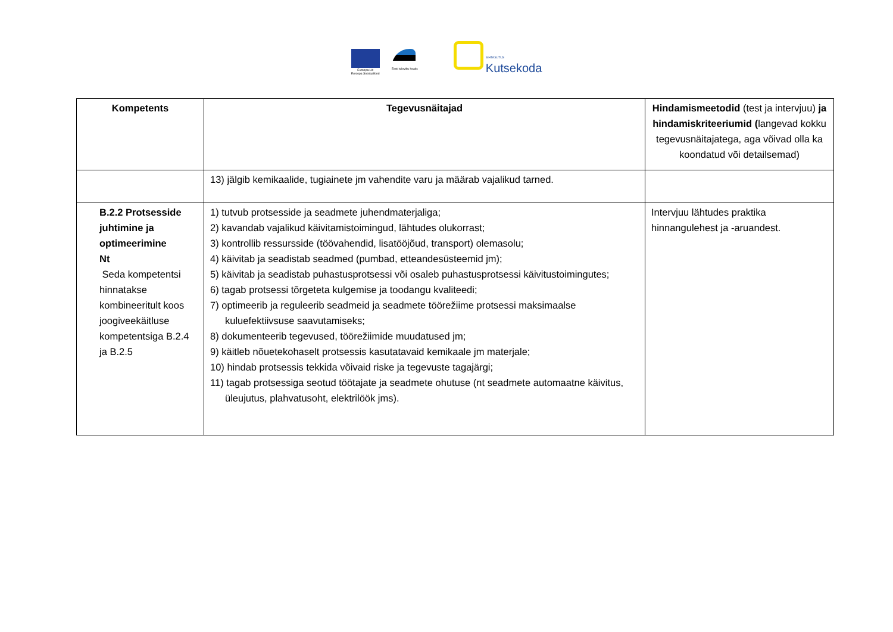Euroopa Liit
Euroopa Sotsiaalfond
Eesti tuleviku heaks
SIHTASUTUS
Kutsekoda
| Kompetents | Tegevusnäitajad | Hindamismeetodid (test ja intervjuu) ja hindamiskriteeriumid ( langevad kokku tegevusnäitajatega, aga võivad olla ka koondatud või detailsemad) |
| --- | --- | --- |
| | 13) jälgib kemikaalide, tugiainete jm vahendite varu ja määrab vajalikud tarned. | |
| B.2.2 Protsesside juhtimine ja optimeerimine Nt Seda kompetentsi hinnatakse kombineeritult koos joogiveekäitluse kompetentsiga B.2.4 ja B.2.5 | 1) tutvub protsesside ja seadmete juhendmaterjaliga; 2) kavandab vajalikud käivitamistoimingud, lähtudes olukorrast; 3) kontrollib ressursside (töövahendid, lisatööjõud, transport) olemasolu; 4) käivitab ja seadistab seadmed (pumbad, etteandesüsteemid jm); 5) käivitab ja seadistab puhastusprotsessi või osaleb puhastusprotsessi käivitustoimingutes; 6) tagab protsessi tõrgeteta kulgemise ja toodangu kvaliteedi; 7) optimeerib ja reguleerib seadmeid ja seadmete töörežiime protsessi maksimaalse kuluefektiivsuse saavutamiseks; 8) dokumenteerib tegevused, töörežiimide muudatused jm; 9) käitleb nõuetekohaselt protsessis kasutatavaid kemikaale jm materjale; 10) hindab protsessis tekkida võivaid riske ja tegevuste tagajärgi; 11) tagab protsessiga seotud töötajate ja seadmete ohutuse (nt seadmete automaatne käivitus, üleujutus, plahvatusoht, elektrilöök jms). | Intervjuu lähtudes praktika hinnangulehest ja -aruandest. |